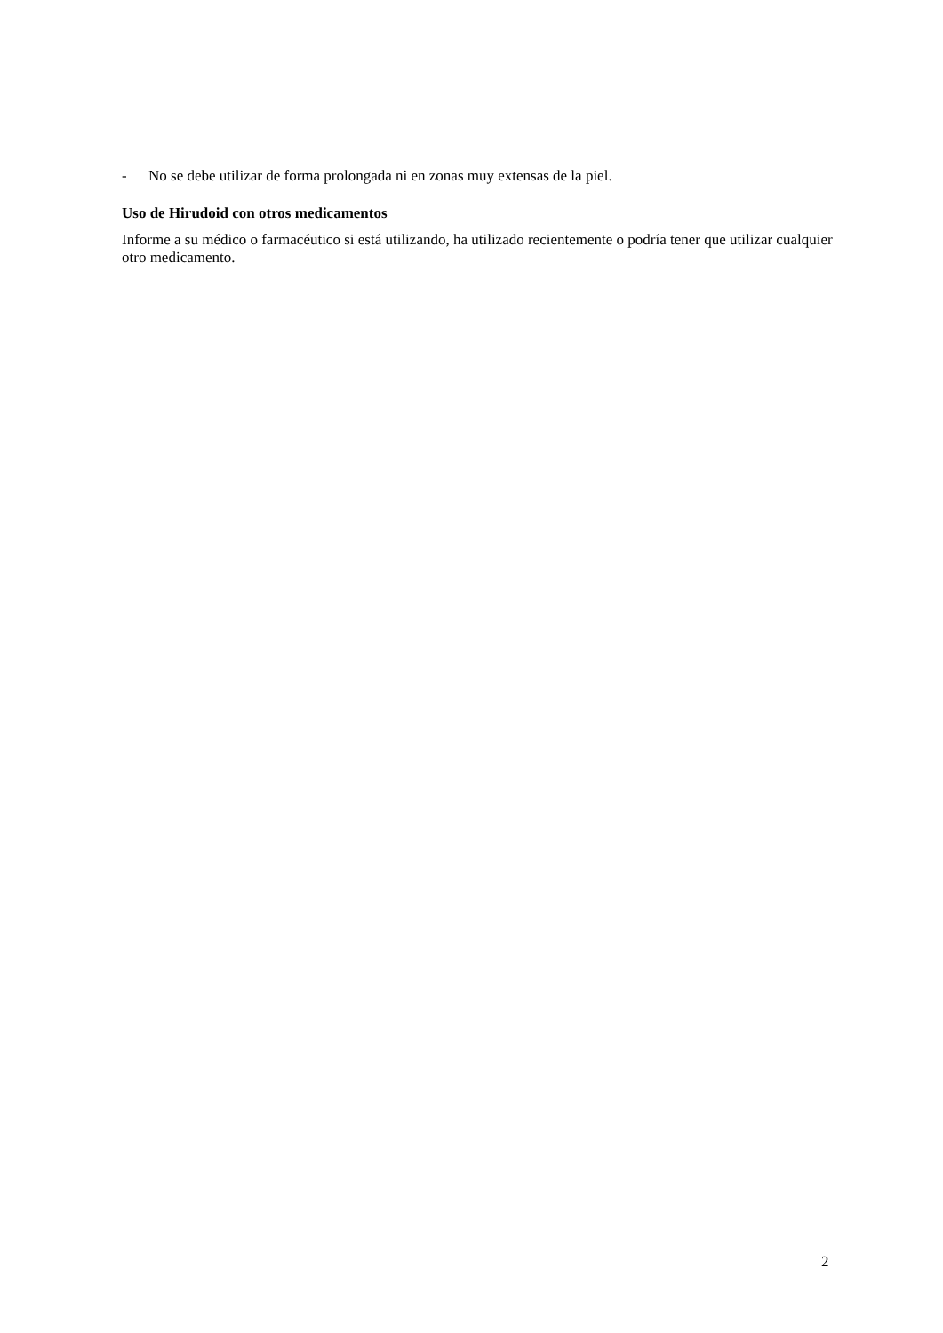- No se debe utilizar de forma prolongada ni en zonas muy extensas de la piel.
Uso de Hirudoid con otros medicamentos
Informe a su médico o farmacéutico si está utilizando, ha utilizado recientemente o podría tener que utilizar cualquier otro medicamento.
2